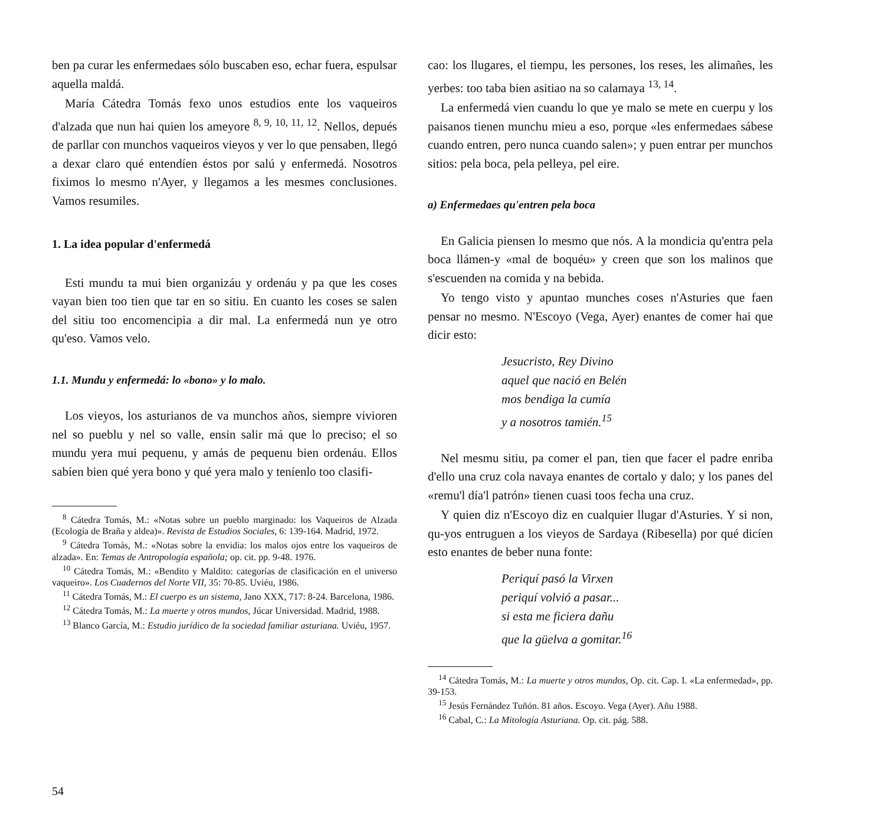ben pa curar les enfermedaes sólo buscaben eso, echar fuera, espulsar aquella maldá.
María Cátedra Tomás fexo unos estudios ente los vaqueiros d'alzada que nun hai quien los ameyore <sup>8, 9, 10, 11, 12</sup>. Nellos, depués de parllar con munchos vaqueiros vieyos y ver lo que pensaben, llegó a dexar claro qué entendíen éstos por salú y enfermedá. Nosotros fiximos lo mesmo n'Ayer, y llegamos a les mesmes conclusiones. Vamos resumiles.
1. La idea popular d'enfermedá
Esti mundu ta mui bien organizáu y ordenáu y pa que les coses vayan bien too tien que tar en so sitiu. En cuanto les coses se salen del sitiu too encomencipia a dir mal. La enfermedá nun ye otro qu'eso. Vamos velo.
1.1. Mundu y enfermedá: lo «bono» y lo malo.
Los vieyos, los asturianos de va munchos años, siempre vivioren nel so pueblu y nel so valle, ensin salir má que lo preciso; el so mundu yera mui pequenu, y amás de pequenu bien ordenáu. Ellos sabíen bien qué yera bono y qué yera malo y teníenlo too clasifi-
<sup>8</sup> Cátedra Tomás, M.: «Notas sobre un pueblo marginado: los Vaqueiros de Alzada (Ecología de Braña y aldea)». Revista de Estudios Sociales, 6: 139-164. Madrid, 1972.
<sup>9</sup> Cátedra Tomás, M.: «Notas sobre la envidia: los malos ojos entre los vaqueiros de alzada». En: Temas de Antropología española; op. cit. pp. 9-48. 1976.
<sup>10</sup> Cátedra Tomás, M.: «Bendito y Maldito: categorías de clasificación en el universo vaqueiro». Los Cuadernos del Norte VII, 35: 70-85. Uviéu, 1986.
<sup>11</sup> Cátedra Tomás, M.: El cuerpo es un sistema, Jano XXX, 717: 8-24. Barcelona, 1986.
<sup>12</sup> Cátedra Tomás, M.: La muerte y otros mundos, Júcar Universidad. Madrid, 1988.
<sup>13</sup> Blanco García, M.: Estudio jurídico de la sociedad familiar asturiana. Uviéu, 1957.
cao: los llugares, el tiempu, les persones, los reses, les alimañes, les yerbes: too taba bien asitiao na so calamaya <sup>13, 14</sup>.
La enfermedá vien cuandu lo que ye malo se mete en cuerpu y los paisanos tienen munchu mieu a eso, porque «les enfermedaes sábese cuando entren, pero nunca cuando salen»; y puen entrar per munchos sitios: pela boca, pela pelleya, pel eire.
a) Enfermedaes qu'entren pela boca
En Galicia piensen lo mesmo que nós. A la mondicia qu'entra pela boca llámen-y «mal de boquéu» y creen que son los malinos que s'escuenden na comida y na bebida.
Yo tengo visto y apuntao munches coses n'Asturies que faen pensar no mesmo. N'Escoyo (Vega, Ayer) enantes de comer hai que dicir esto:
Jesucristo, Rey Divino
aquel que nació en Belén
mos bendiga la cumía
y a nosotros tamién.<sup>15</sup>
Nel mesmu sitiu, pa comer el pan, tien que facer el padre enriba d'ello una cruz cola navaya enantes de cortalo y dalo; y los panes del «remu'l día'l patrón» tienen cuasi toos fecha una cruz.
Y quien diz n'Escoyo diz en cualquier llugar d'Asturies. Y si non, qu-yos entruguen a los vieyos de Sardaya (Ribesella) por qué dicíen esto enantes de beber nuna fonte:
Periquí pasó la Virxen
periquí volvió a pasar...
si esta me ficiera dañu
que la güelva a gomitar.<sup>16</sup>
<sup>14</sup> Cátedra Tomás, M.: La muerte y otros mundos, Op. cit. Cap. I. «La enfermedad», pp. 39-153.
<sup>15</sup> Jesús Fernández Tuñón. 81 años. Escoyo. Vega (Ayer). Añu 1988.
<sup>16</sup> Cabal, C.: La Mitología Asturiana. Op. cit. pág. 588.
54